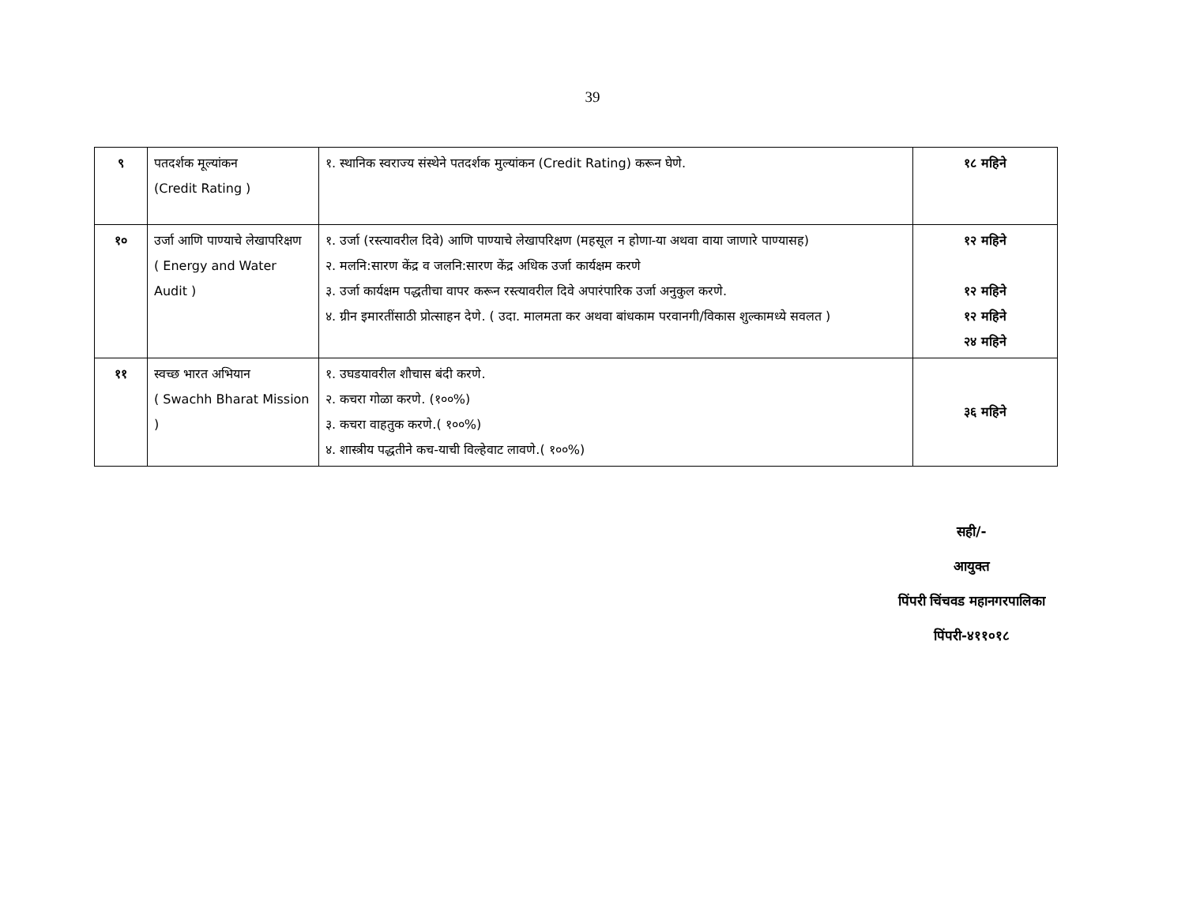39
| ९ | पतदर्शक मूल्यांकन (Credit Rating ) | १. स्थानिक स्वराज्य संस्थेने पतदर्शक मुल्यांकन (Credit Rating) करून घेणे. | १८ महिने |
| १० | उर्जा आणि पाण्याचे लेखापरिक्षण ( Energy and Water Audit ) | १. उर्जा (रस्त्यावरील दिवे) आणि पाण्याचे लेखापरिक्षण (महसूल न होणा-या अथवा वाया जाणारे पाण्यासह) २. मलनि:सारण केंद्र व जलनि:सारण केंद्र अधिक उर्जा कार्यक्षम करणे ३. उर्जा कार्यक्षम पद्धतीचा वापर करून रस्त्यावरील दिवे अपारंपारिक उर्जा अनुकुल करणे. ४. ग्रीन इमारतींसाठी प्रोत्साहन देणे. ( उदा. मालमता कर अथवा बांधकाम परवानगी/विकास शुल्कामध्ये सवलत ) | १२ महिने १२ महिने १२ महिने २४ महिने |
| ११ | स्वच्छ भारत अभियान ( Swachh Bharat Mission ) | १. उघडयावरील शौचास बंदी करणे. २. कचरा गोळा करणे. (१००%) ३. कचरा वाहतुक करणे.( १००%) ४. शास्त्रीय पद्धतीने कच-याची विल्हेवाट लावणे.( १००%) | ३६ महिने |
सही/-
आयुक्त
पिंपरी चिंचवड महानगरपालिका
पिंपरी-४११०१८